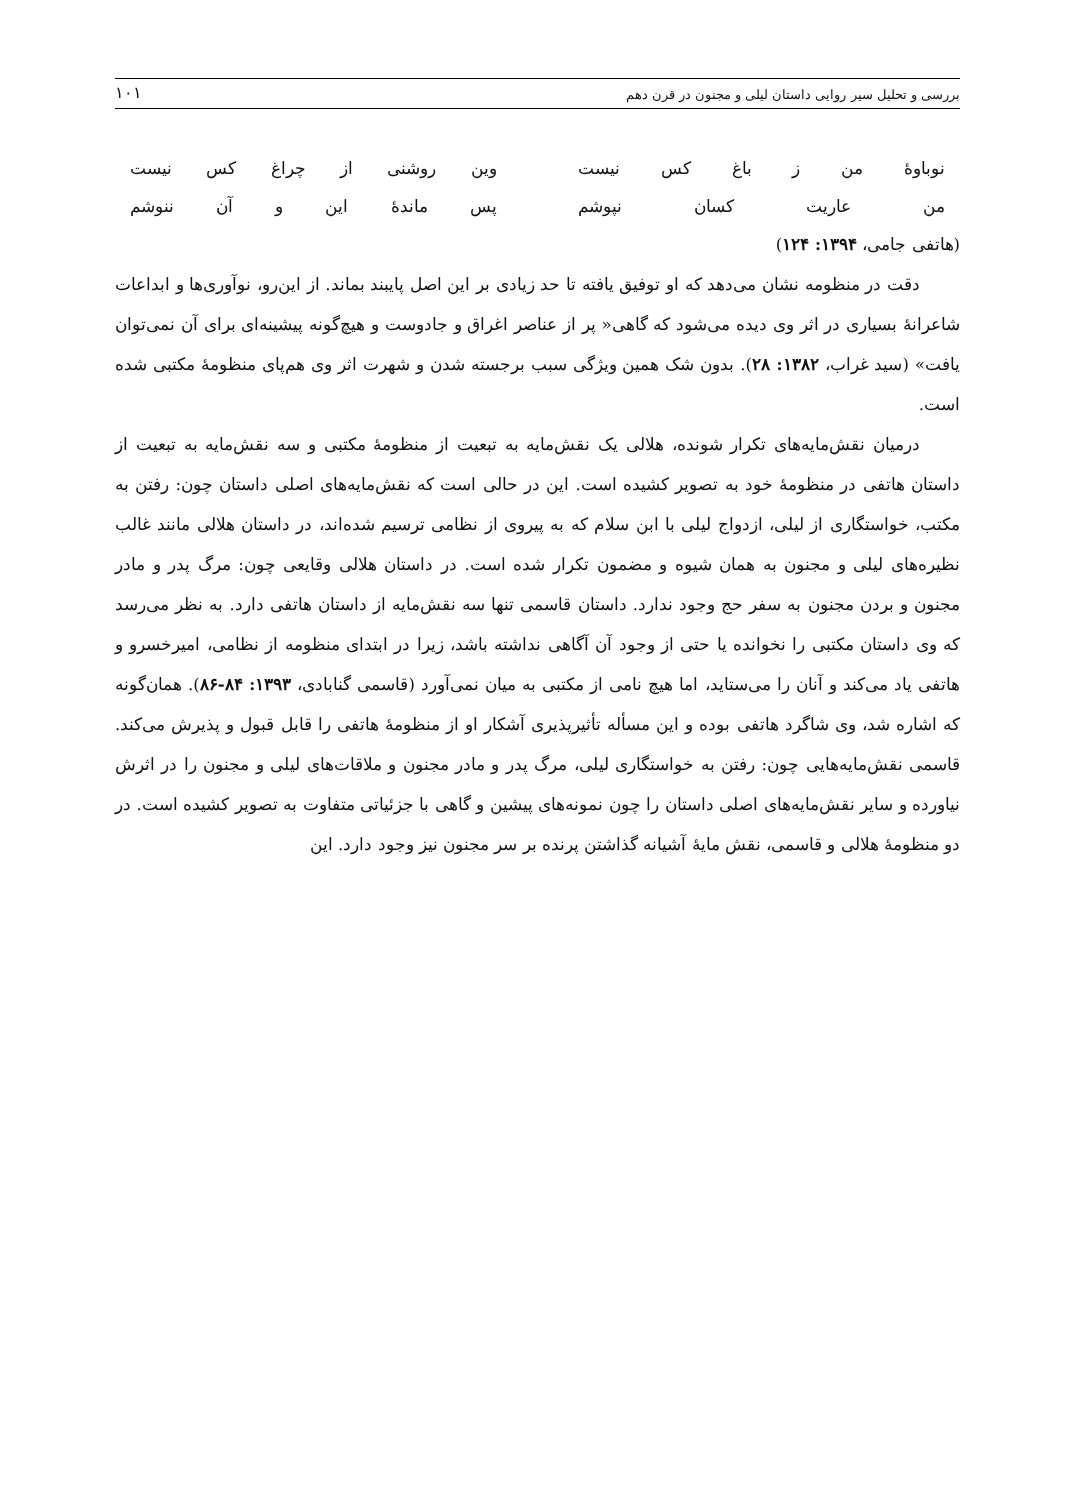بررسی و تحلیل سیر روایی داستان لیلی و مجنون در قرن دهم ۱۰۱
نوباوهٔ من ز باغ کس نیست وین روشنی از چراغ کس نیست
من عاریت کسان نپوشم پس ماندهٔ این و آن ننوشم
(هاتفی جامی، ۱۳۹۴: ۱۲۴)
دقت در منظومه نشان می‌دهد که او توفیق یافته تا حد زیادی بر این اصل پایبند بماند. از این‌رو، نوآوری‌ها و ابداعات شاعرانهٔ بسیاری در اثر وی دیده می‌شود که گاهی« پر از عناصر اغراق و جادوست و هیچ‌گونه پیشینه‌ای برای آن نمی‌توان یافت» (سید غراب، ۱۳۸۲: ۲۸). بدون شک همین ویژگی سبب برجسته شدن و شهرت اثر وی هم‌پای منظومهٔ مکتبی شده است.
درمیان نقش‌مایه‌های تکرار شونده، هلالی یک نقش‌مایه به تبعیت از منظومهٔ مکتبی و سه نقش‌مایه به تبعیت از داستان هاتفی در منظومهٔ خود به تصویر کشیده است. این در حالی است که نقش‌مایه‌های اصلی داستان چون: رفتن به مکتب، خواستگاری از لیلی، ازدواج لیلی با ابن سلام که به پیروی از نظامی ترسیم شده‌اند، در داستان هلالی مانند غالب نظیره‌های لیلی و مجنون به همان شیوه و مضمون تکرار شده است. در داستان هلالی وقایعی چون: مرگ پدر و مادر مجنون و بردن مجنون به سفر حج وجود ندارد. داستان قاسمی تنها سه نقش‌مایه از داستان هاتفی دارد. به نظر می‌رسد که وی داستان مکتبی را نخوانده یا حتی از وجود آن آگاهی نداشته باشد، زیرا در ابتدای منظومه از نظامی، امیرخسرو و هاتفی یاد می‌کند و آنان را می‌ستاید، اما هیچ نامی از مکتبی به میان نمی‌آورد (قاسمی گنابادی، ۱۳۹۳: ۸۴-۸۶). همان‌گونه که اشاره شد، وی شاگرد هاتفی بوده و این مسأله تأثیرپذیری آشکار او از منظومهٔ هاتفی را قابل قبول و پذیرش می‌کند. قاسمی نقش‌مایه‌هایی چون: رفتن به خواستگاری لیلی، مرگ پدر و مادر مجنون و ملاقات‌های لیلی و مجنون را در اثرش نیاورده و سایر نقش‌مایه‌های اصلی داستان را چون نمونه‌های پیشین و گاهی با جزئیاتی متفاوت به تصویر کشیده است. در دو منظومهٔ هلالی و قاسمی، نقش مایهٔ آشیانه گذاشتن پرنده بر سر مجنون نیز وجود دارد. این